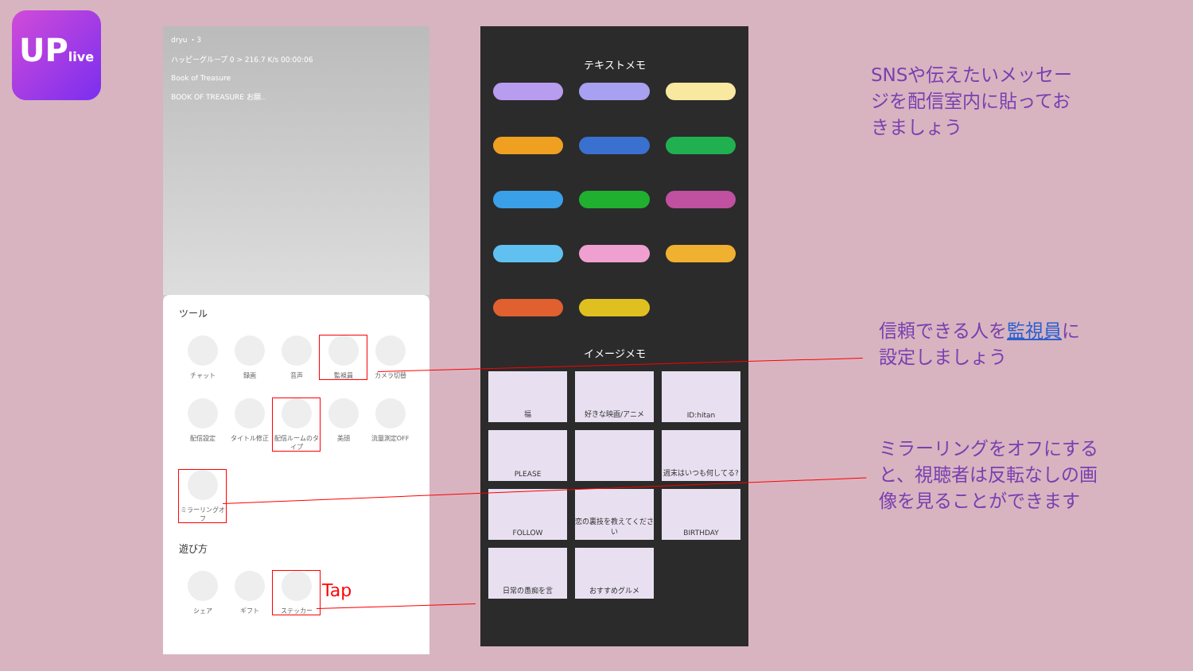UPlive
dryu ・3
ハッピーグループ 0 > 216.7 K/s 00:00:06
Book of Treasure
BOOK OF TREASURE お願..
ツール
チャット
録画
音声
監視員
カメラ切替
配信設定
タイトル修正
配信ルームのタイプ
美顔
流量測定OFF
ミラーリングオフ
遊び方
シェア
ギフト
ステッカー
Tap
テキストメモ
イメージメモ
福
好きな映画/アニメ
ID:hitan
PLEASE
週末はいつも何してる?
FOLLOW
恋の裏技を教えてください
BIRTHDAY
日常の愚痴を言
おすすめグルメ
SNSや伝えたいメッセー
ジを配信室内に貼ってお
きましょう
信頼できる人を監視員に
設定しましょう
ミラーリングをオフにする
と、視聴者は反転なしの画
像を見ることができます